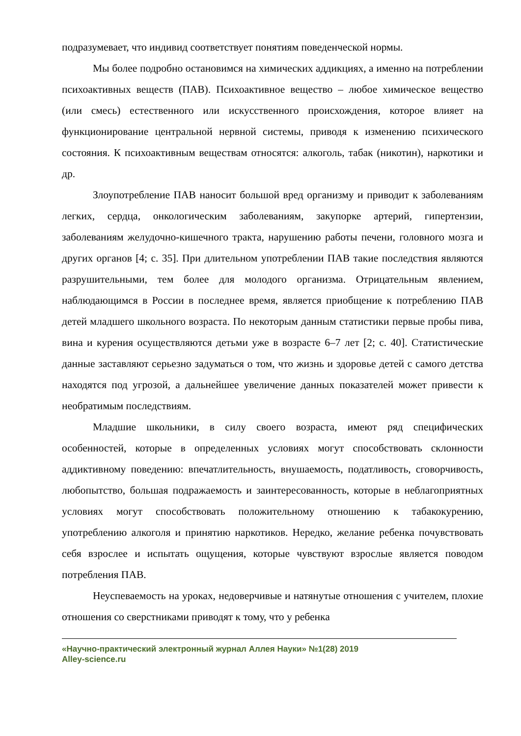подразумевает, что индивид соответствует понятиям поведенческой нормы.
Мы более подробно остановимся на химических аддикциях, а именно на потреблении психоактивных веществ (ПАВ). Психоактивное вещество – любое химическое вещество (или смесь) естественного или искусственного происхождения, которое влияет на функционирование центральной нервной системы, приводя к изменению психического состояния. К психоактивным веществам относятся: алкоголь, табак (никотин), наркотики и др.
Злоупотребление ПАВ наносит большой вред организму и приводит к заболеваниям легких, сердца, онкологическим заболеваниям, закупорке артерий, гипертензии, заболеваниям желудочно-кишечного тракта, нарушению работы печени, головного мозга и других органов [4; с. 35]. При длительном употреблении ПАВ такие последствия являются разрушительными, тем более для молодого организма. Отрицательным явлением, наблюдающимся в России в последнее время, является приобщение к потреблению ПАВ детей младшего школьного возраста. По некоторым данным статистики первые пробы пива, вина и курения осуществляются детьми уже в возрасте 6–7 лет [2; с. 40]. Статистические данные заставляют серьезно задуматься о том, что жизнь и здоровье детей с самого детства находятся под угрозой, а дальнейшее увеличение данных показателей может привести к необратимым последствиям.
Младшие школьники, в силу своего возраста, имеют ряд специфических особенностей, которые в определенных условиях могут способствовать склонности аддиктивному поведению: впечатлительность, внушаемость, податливость, сговорчивость, любопытство, большая подражаемость и заинтересованность, которые в неблагоприятных условиях могут способствовать положительному отношению к табакокурению, употреблению алкоголя и принятию наркотиков. Нередко, желание ребенка почувствовать себя взрослее и испытать ощущения, которые чувствуют взрослые является поводом потребления ПАВ.
Неуспеваемость на уроках, недоверчивые и натянутые отношения с учителем, плохие отношения со сверстниками приводят к тому, что у ребенка
«Научно-практический электронный журнал Аллея Науки» №1(28) 2019
Alley-science.ru